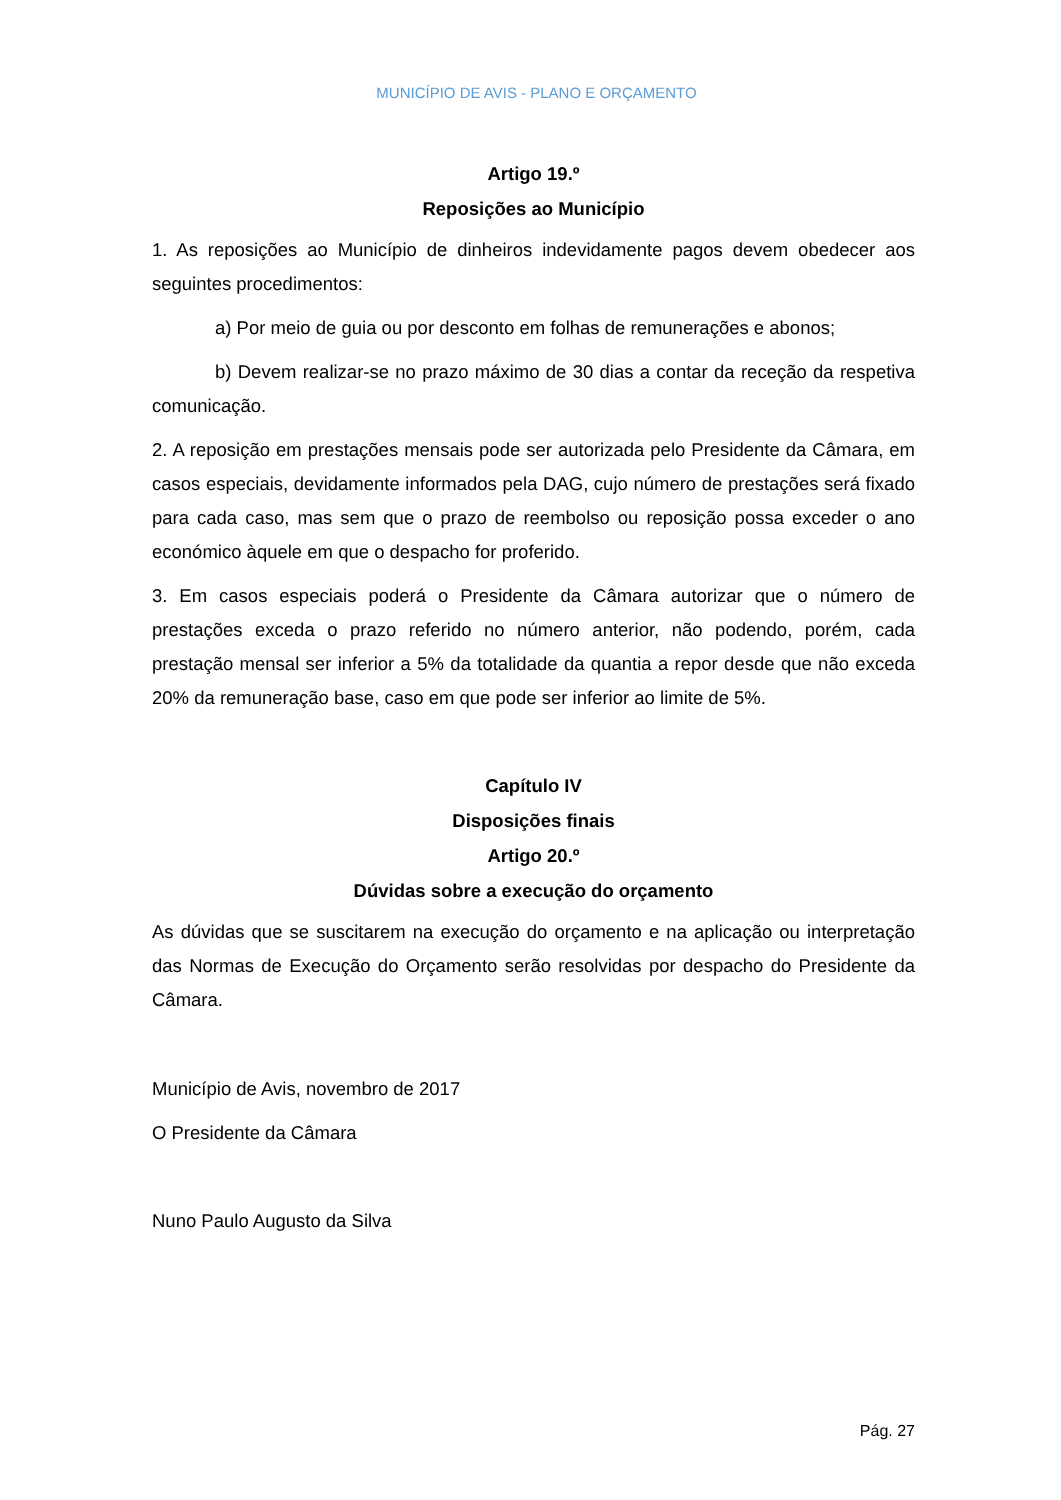MUNICÍPIO DE AVIS - PLANO E ORÇAMENTO
Artigo 19.º
Reposições ao Município
1. As reposições ao Município de dinheiros indevidamente pagos devem obedecer aos seguintes procedimentos:
a) Por meio de guia ou por desconto em folhas de remunerações e abonos;
b) Devem realizar-se no prazo máximo de 30 dias a contar da receção da respetiva comunicação.
2. A reposição em prestações mensais pode ser autorizada pelo Presidente da Câmara, em casos especiais, devidamente informados pela DAG, cujo número de prestações será fixado para cada caso, mas sem que o prazo de reembolso ou reposição possa exceder o ano económico àquele em que o despacho for proferido.
3. Em casos especiais poderá o Presidente da Câmara autorizar que o número de prestações exceda o prazo referido no número anterior, não podendo, porém, cada prestação mensal ser inferior a 5% da totalidade da quantia a repor desde que não exceda 20% da remuneração base, caso em que pode ser inferior ao limite de 5%.
Capítulo IV
Disposições finais
Artigo 20.º
Dúvidas sobre a execução do orçamento
As dúvidas que se suscitarem na execução do orçamento e na aplicação ou interpretação das Normas de Execução do Orçamento serão resolvidas por despacho do Presidente da Câmara.
Município de Avis, novembro de 2017
O Presidente da Câmara
Nuno Paulo Augusto da Silva
Pág. 27